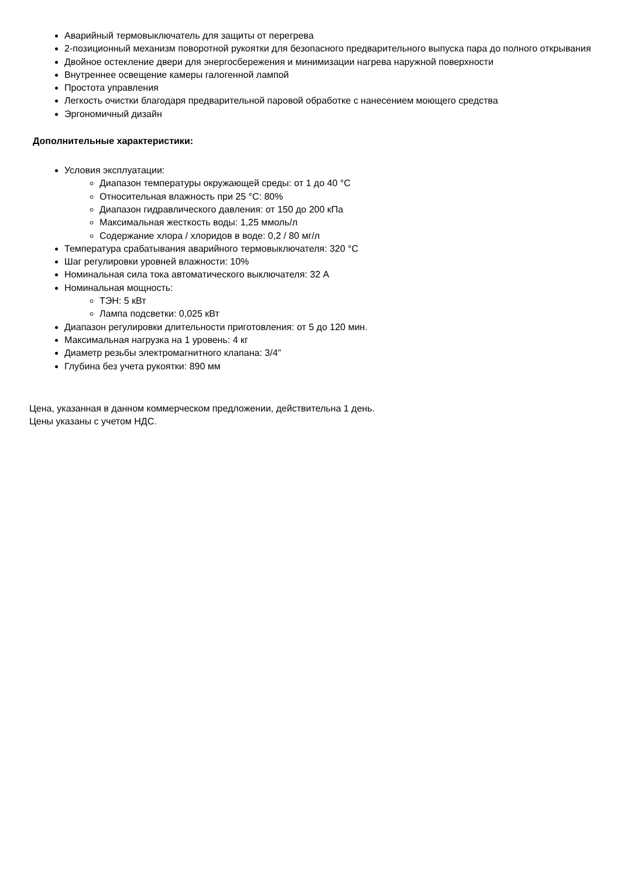Аварийный термовыключатель для защиты от перегрева
2-позиционный механизм поворотной рукоятки для безопасного предварительного выпуска пара до полного открывания
Двойное остекление двери для энергосбережения и минимизации нагрева наружной поверхности
Внутреннее освещение камеры галогенной лампой
Простота управления
Легкость очистки благодаря предварительной паровой обработке с нанесением моющего средства
Эргономичный дизайн
Дополнительные характеристики:
Условия эксплуатации:
Диапазон температуры окружающей среды: от 1 до 40 °C
Относительная влажность при 25 °C: 80%
Диапазон гидравлического давления: от 150 до 200 кПа
Максимальная жесткость воды: 1,25 ммоль/л
Содержание хлора / хлоридов в воде: 0,2 / 80 мг/л
Температура срабатывания аварийного термовыключателя: 320 °C
Шаг регулировки уровней влажности: 10%
Номинальная сила тока автоматического выключателя: 32 A
Номинальная мощность:
ТЭН: 5 кВт
Лампа подсветки: 0,025 кВт
Диапазон регулировки длительности приготовления: от 5 до 120 мин.
Максимальная нагрузка на 1 уровень: 4 кг
Диаметр резьбы электромагнитного клапана: 3/4"
Глубина без учета рукоятки: 890 мм
Цена, указанная в данном коммерческом предложении, действительна 1 день.
Цены указаны с учетом НДС.